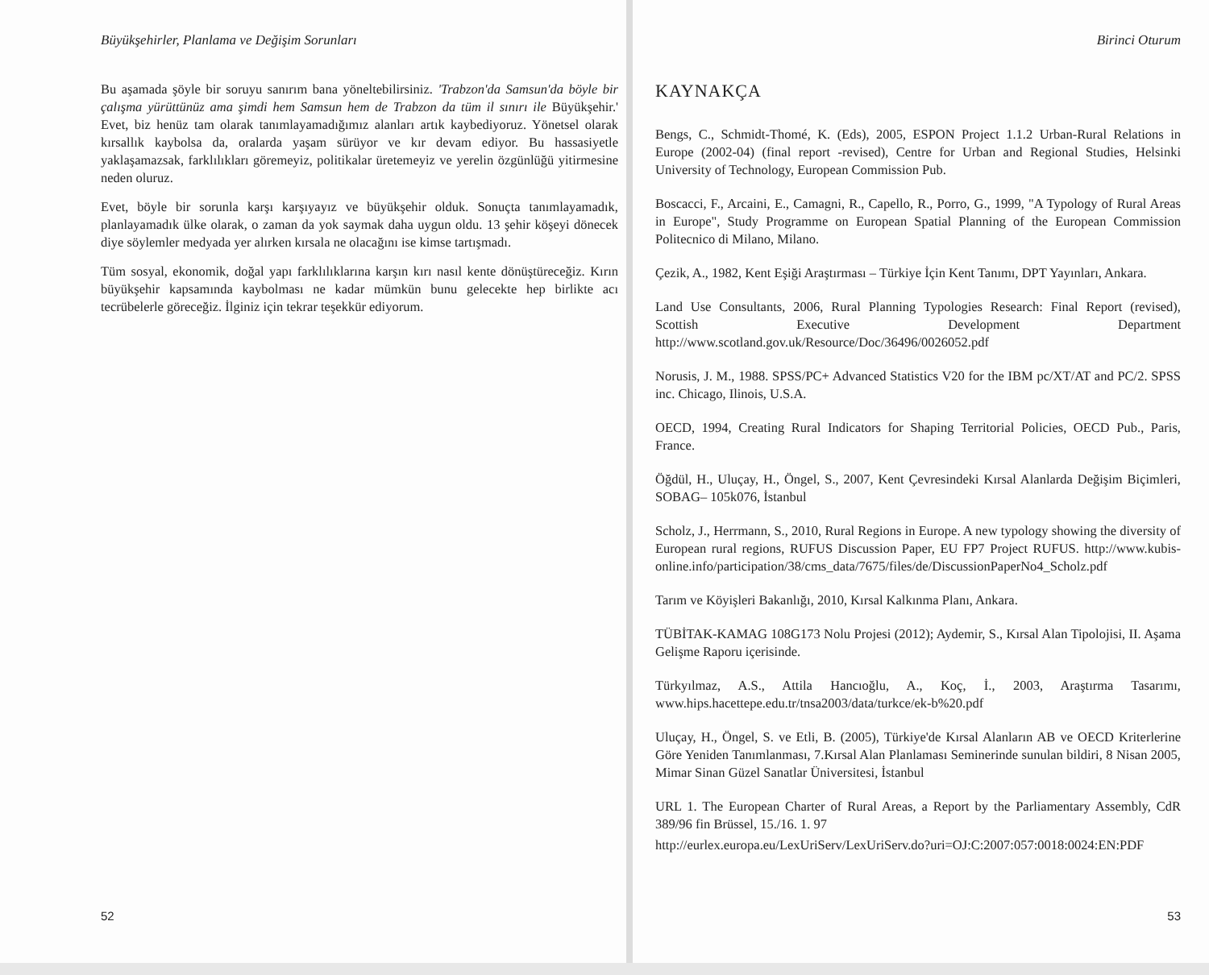Büyükşehirler, Planlama ve Değişim Sorunları
Bu aşamada şöyle bir soruyu sanırım bana yöneltebilirsiniz. 'Trabzon'da Samsun'da böyle bir çalışma yürüttünüz ama şimdi hem Samsun hem de Trabzon da tüm il sınırı ile Büyükşehir.' Evet, biz henüz tam olarak tanımlayamadığımız alanları artık kaybediyoruz. Yönetsel olarak kırsallık kaybolsa da, oralarda yaşam sürüyor ve kır devam ediyor. Bu hassasiyetle yaklaşamazsak, farklılıkları göremeyiz, politikalar üretemeyiz ve yerelin özgünlüğü yitirmesine neden oluruz.
Evet, böyle bir sorunla karşı karşıyayız ve büyükşehir olduk. Sonuçta tanımlayamadık, planlayamadık ülke olarak, o zaman da yok saymak daha uygun oldu. 13 şehir köşeyi dönecek diye söylemler medyada yer alırken kırsala ne olacağını ise kimse tartışmadı.
Tüm sosyal, ekonomik, doğal yapı farklılıklarına karşın kırı nasıl kente dönüştüreceğiz. Kırın büyükşehir kapsamında kaybolması ne kadar mümkün bunu gelecekte hep birlikte acı tecrübelerle göreceğiz. İlginiz için tekrar teşekkür ediyorum.
52
Birinci Oturum
KAYNAKÇA
Bengs, C., Schmidt-Thomé, K. (Eds), 2005, ESPON Project 1.1.2 Urban-Rural Relations in Europe (2002-04) (final report -revised), Centre for Urban and Regional Studies, Helsinki University of Technology, European Commission Pub.
Boscacci, F., Arcaini, E., Camagni, R., Capello, R., Porro, G., 1999, "A Typology of Rural Areas in Europe", Study Programme on European Spatial Planning of the European Commission Politecnico di Milano, Milano.
Çezik, A., 1982, Kent Eşiği Araştırması – Türkiye İçin Kent Tanımı, DPT Yayınları, Ankara.
Land Use Consultants, 2006, Rural Planning Typologies Research: Final Report (revised), Scottish Executive Development Department http://www.scotland.gov.uk/Resource/Doc/36496/0026052.pdf
Norusis, J. M., 1988. SPSS/PC+ Advanced Statistics V20 for the IBM pc/XT/AT and PC/2. SPSS inc. Chicago, Ilinois, U.S.A.
OECD, 1994, Creating Rural Indicators for Shaping Territorial Policies, OECD Pub., Paris, France.
Öğdül, H., Uluçay, H., Öngel, S., 2007, Kent Çevresindeki Kırsal Alanlarda Değişim Biçimleri, SOBAG– 105k076, İstanbul
Scholz, J., Herrmann, S., 2010, Rural Regions in Europe. A new typology showing the diversity of European rural regions, RUFUS Discussion Paper, EU FP7 Project RUFUS. http://www.kubis-online.info/participation/38/cms_data/7675/files/de/DiscussionPaperNo4_Scholz.pdf
Tarım ve Köyişleri Bakanlığı, 2010, Kırsal Kalkınma Planı, Ankara.
TÜBİTAK-KAMAG 108G173 Nolu Projesi (2012); Aydemir, S., Kırsal Alan Tipolojisi, II. Aşama Gelişme Raporu içerisinde.
Türkyılmaz, A.S., Attila Hancıoğlu, A., Koç, İ., 2003, Araştırma Tasarımı, www.hips.hacettepe.edu.tr/tnsa2003/data/turkce/ek-b%20.pdf
Uluçay, H., Öngel, S. ve Etli, B. (2005), Türkiye'de Kırsal Alanların AB ve OECD Kriterlerine Göre Yeniden Tanımlanması, 7.Kırsal Alan Planlaması Seminerinde sunulan bildiri, 8 Nisan 2005, Mimar Sinan Güzel Sanatlar Üniversitesi, İstanbul
URL 1. The European Charter of Rural Areas, a Report by the Parliamentary Assembly, CdR 389/96 fin Brüssel, 15./16. 1. 97
http://eurlex.europa.eu/LexUriServ/LexUriServ.do?uri=OJ:C:2007:057:0018:0024:EN:PDF
53